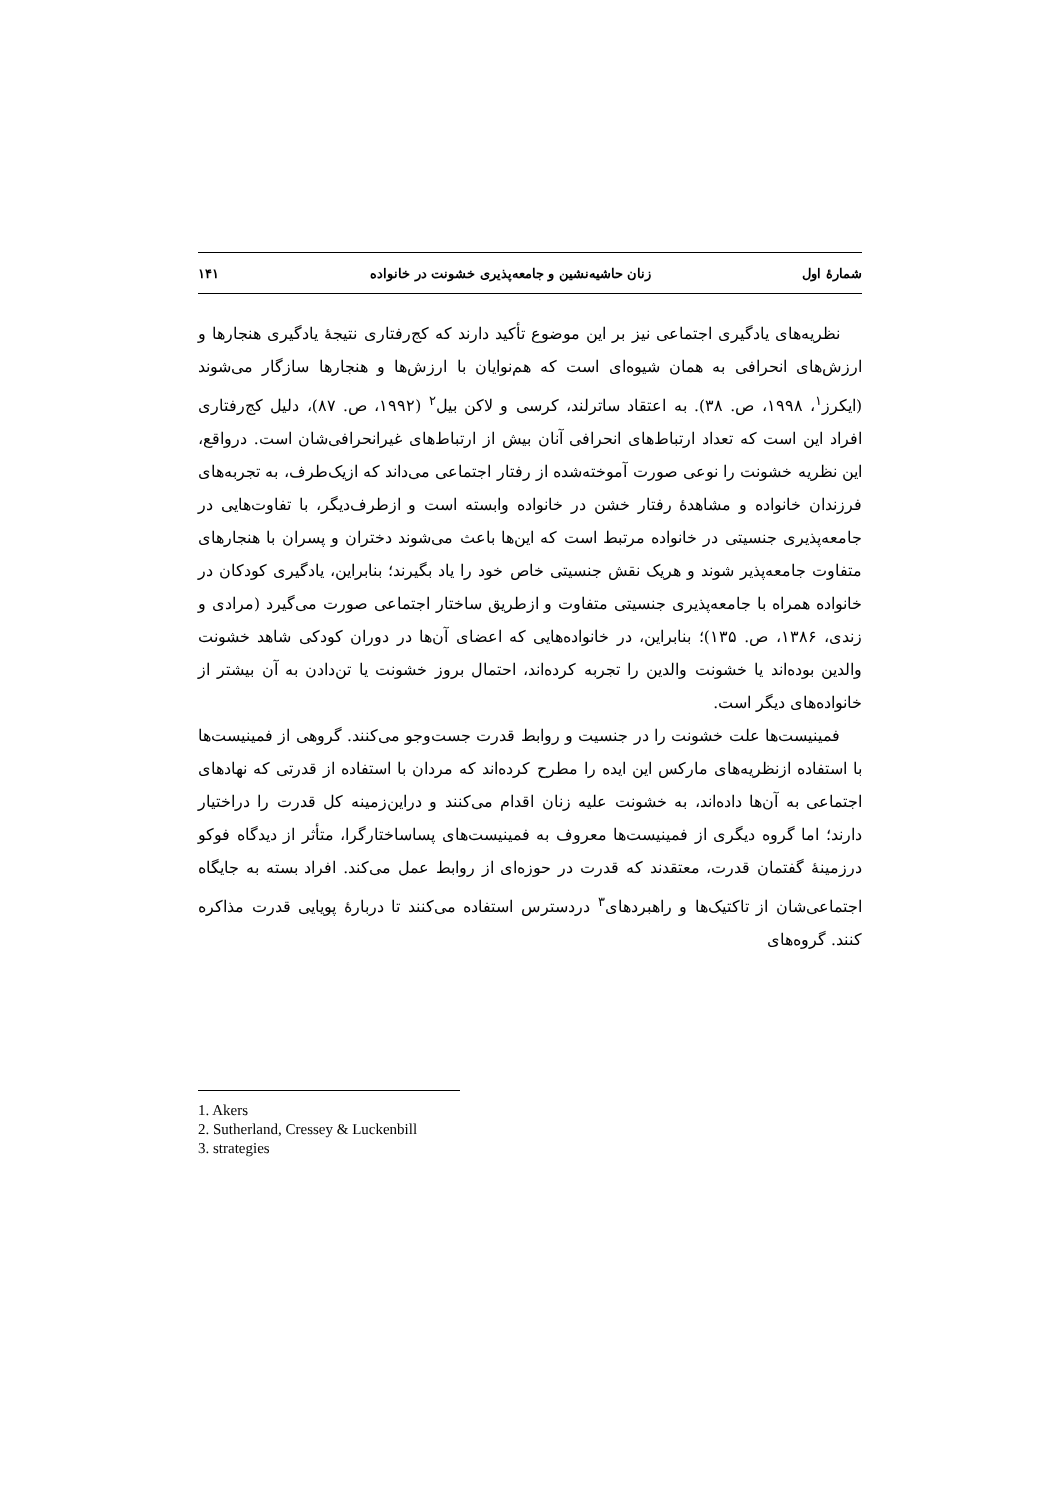شمارهٔ اول زنان حاشیه‌نشین و جامعه‌پذیری خشونت در خانواده ۱۴۱
نظریه‌های یادگیری اجتماعی نیز بر این موضوع تأکید دارند که کج‌رفتاری نتیجهٔ یادگیری هنجارها و ارزش‌های انحرافی به همان شیوه‌ای است که هم‌نوایان با ارزش‌ها و هنجارها سازگار می‌شوند (ایکرز<sup>۱</sup>، ۱۹۹۸، ص. ۳۸). به اعتقاد ساترلند، کرسی و لاکن بیل<sup>۲</sup> (۱۹۹۲، ص. ۸۷)، دلیل کج‌رفتاری افراد این است که تعداد ارتباط‌های انحرافی آنان بیش از ارتباط‌های غیرانحرافی‌شان است. درواقع، این نظریه خشونت را نوعی صورت آموخته‌شده از رفتار اجتماعی می‌داند که ازیک‌طرف، به تجربه‌های فرزندان خانواده و مشاهدهٔ رفتار خشن در خانواده وابسته است و ازطرف‌دیگر، با تفاوت‌هایی در جامعه‌پذیری جنسیتی در خانواده مرتبط است که این‌ها باعث می‌شوند دختران و پسران با هنجارهای متفاوت جامعه‌پذیر شوند و هریک نقش جنسیتی خاص خود را یاد بگیرند؛ بنابراین، یادگیری کودکان در خانواده همراه با جامعه‌پذیری جنسیتی متفاوت و ازطریق ساختار اجتماعی صورت می‌گیرد (مرادی و زندی، ۱۳۸۶، ص. ۱۳۵)؛ بنابراین، در خانواده‌هایی که اعضای آن‌ها در دوران کودکی شاهد خشونت والدین بوده‌اند یا خشونت والدین را تجربه کرده‌اند، احتمال بروز خشونت یا تن‌دادن به آن بیشتر از خانواده‌های دیگر است.
فمینیست‌ها علت خشونت را در جنسیت و روابط قدرت جست‌وجو می‌کنند. گروهی از فمینیست‌ها با استفاده ازنظریه‌های مارکس این ایده را مطرح کرده‌اند که مردان با استفاده از قدرتی که نهادهای اجتماعی به آن‌ها داده‌اند، به خشونت علیه زنان اقدام می‌کنند و دراین‌زمینه کل قدرت را دراختیار دارند؛ اما گروه دیگری از فمینیست‌ها معروف به فمینیست‌های پساساختارگرا، متأثر از دیدگاه فوکو درزمینهٔ گفتمان قدرت، معتقدند که قدرت در حوزه‌ای از روابط عمل می‌کند. افراد بسته به جایگاه اجتماعی‌شان از تاکتیک‌ها و راهبردهای<sup>۳</sup> دردسترس استفاده می‌کنند تا دربارهٔ پویایی قدرت مذاکره کنند. گروه‌های
1. Akers
2. Sutherland, Cressey & Luckenbill
3. strategies